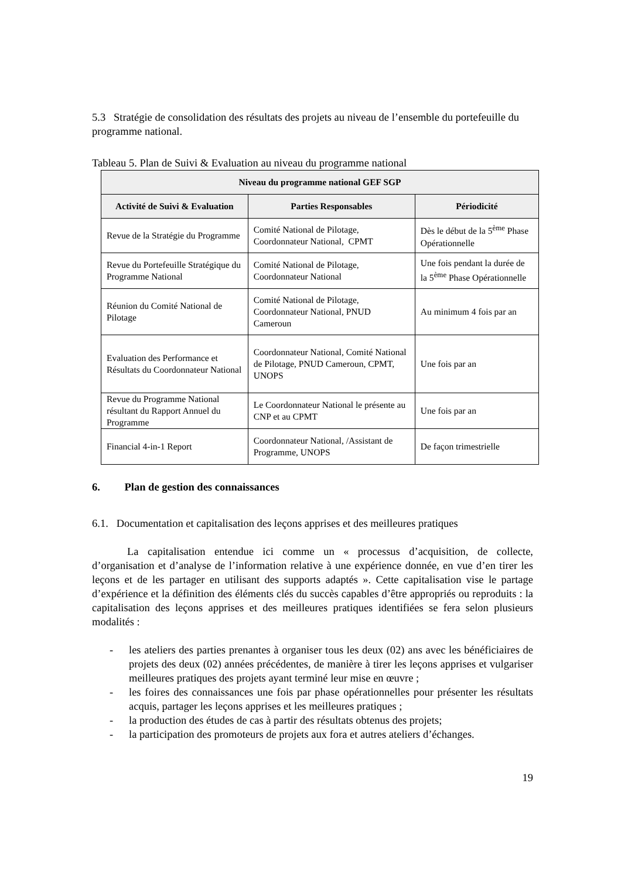5.3 Stratégie de consolidation des résultats des projets au niveau de l’ensemble du portefeuille du programme national.
Tableau 5. Plan de Suivi & Evaluation au niveau du programme national
| Niveau du programme national GEF SGP | | |
| --- | --- | --- |
| Activité de Suivi & Evaluation | Parties Responsables | Périodicité |
| Revue de la Stratégie du Programme | Comité National de Pilotage, Coordonnateur National, CPMT | Dès le début de la 5<sup>ème</sup> Phase Opérationnelle |
| Revue du Portefeuille Stratégique du Programme National | Comité National de Pilotage, Coordonnateur National | Une fois pendant la durée de la 5<sup>ème</sup> Phase Opérationnelle |
| Réunion du Comité National de Pilotage | Comité National de Pilotage, Coordonnateur National, PNUD Cameroun | Au minimum 4 fois par an |
| Evaluation des Performance et Résultats du Coordonnateur National | Coordonnateur National, Comité National de Pilotage, PNUD Cameroun, CPMT, UNOPS | Une fois par an |
| Revue du Programme National résultant du Rapport Annuel du Programme | Le Coordonnateur National le présente au CNP et au CPMT | Une fois par an |
| Financial 4-in-1 Report | Coordonnateur National, /Assistant de Programme, UNOPS | De façon trimestrielle |
6. Plan de gestion des connaissances
6.1. Documentation et capitalisation des leçons apprises et des meilleures pratiques
La capitalisation entendue ici comme un « processus d’acquisition, de collecte, d’organisation et d’analyse de l’information relative à une expérience donnée, en vue d’en tirer les leçons et de les partager en utilisant des supports adaptés ». Cette capitalisation vise le partage d’expérience et la définition des éléments clés du succès capables d’être appropriés ou reproduits : la capitalisation des leçons apprises et des meilleures pratiques identifiées se fera selon plusieurs modalités :
- les ateliers des parties prenantes à organiser tous les deux (02) ans avec les bénéficiaires de projets des deux (02) années précédentes, de manière à tirer les leçons apprises et vulgariser meilleures pratiques des projets ayant terminé leur mise en œuvre ;
- les foires des connaissances une fois par phase opérationnelles pour présenter les résultats acquis, partager les leçons apprises et les meilleures pratiques ;
- la production des études de cas à partir des résultats obtenus des projets;
- la participation des promoteurs de projets aux fora et autres ateliers d’échanges.
19